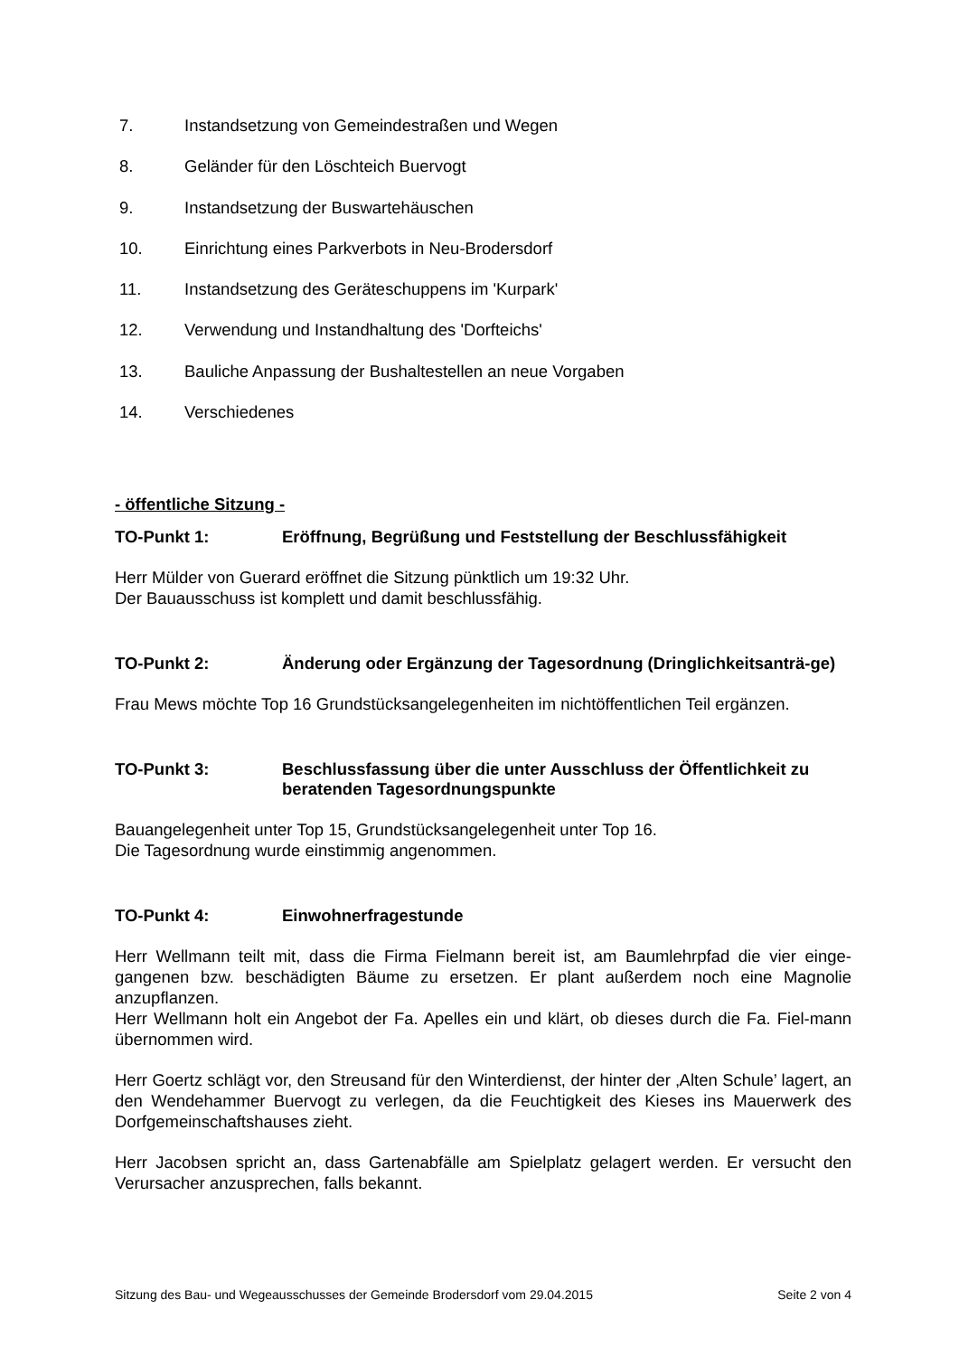7. Instandsetzung von Gemeindestraßen und Wegen
8. Geländer für den Löschteich Buervogt
9. Instandsetzung der Buswartehäuschen
10. Einrichtung eines Parkverbots in Neu-Brodersdorf
11. Instandsetzung des Geräteschuppens im 'Kurpark'
12. Verwendung und Instandhaltung des 'Dorfteichs'
13. Bauliche Anpassung der Bushaltestellen an neue Vorgaben
14. Verschiedenes
- öffentliche Sitzung -
TO-Punkt 1: Eröffnung, Begrüßung und Feststellung der Beschlussfähigkeit
Herr Mülder von Guerard eröffnet die Sitzung pünktlich um 19:32 Uhr.
Der Bauausschuss ist komplett und damit beschlussfähig.
TO-Punkt 2: Änderung oder Ergänzung der Tagesordnung (Dringlichkeitsanträ-ge)
Frau Mews möchte Top 16 Grundstücksangelegenheiten im nichtöffentlichen Teil ergänzen.
TO-Punkt 3: Beschlussfassung über die unter Ausschluss der Öffentlichkeit zu beratenden Tagesordnungspunkte
Bauangelegenheit unter Top 15, Grundstücksangelegenheit unter Top 16.
Die Tagesordnung wurde einstimmig angenommen.
TO-Punkt 4: Einwohnerfragestunde
Herr Wellmann teilt mit, dass die Firma Fielmann bereit ist, am Baumlehrpfad die vier einge-gangenen bzw. beschädigten Bäume zu ersetzen. Er plant außerdem noch eine Magnolie anzupflanzen.
Herr Wellmann holt ein Angebot der Fa. Apelles ein und klärt, ob dieses durch die Fa. Fiel-mann übernommen wird.
Herr Goertz schlägt vor, den Streusand für den Winterdienst, der hinter der ‚Alten Schule’ lagert, an den Wendehammer Buervogt zu verlegen, da die Feuchtigkeit des Kieses ins Mauerwerk des Dorfgemeinschaftshauses zieht.
Herr Jacobsen spricht an, dass Gartenabfälle am Spielplatz gelagert werden. Er versucht den Verursacher anzusprechen, falls bekannt.
Sitzung des Bau- und Wegeausschusses der Gemeinde Brodersdorf vom 29.04.2015 Seite 2 von 4